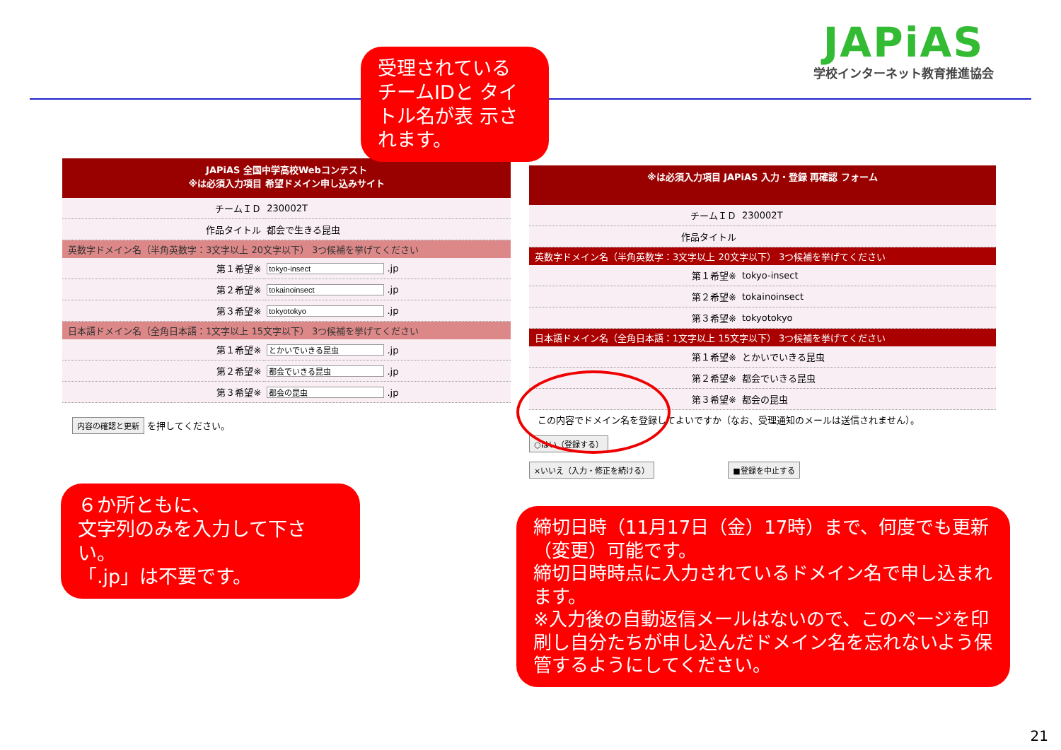JAPiAS
学校インターネット教育推進協会
JAPiAS 全国中学高校Webコンテスト
※は必須入力項目 希望ドメイン申し込みサイト
| チームＩＤ | 230002T |
| 作品タイトル | 都会で生きる昆虫 |
英数字ドメイン名（半角英数字：3文字以上 20文字以下） 3つ候補を挙げてください
| 第１希望※ | .jp |
| 第２希望※ | .jp |
| 第３希望※ | .jp |
日本語ドメイン名（全角日本語：1文字以上 15文字以下） 3つ候補を挙げてください
| 第１希望※ | .jp |
| 第２希望※ | .jp |
| 第３希望※ | .jp |
内容の確認と更新 を押してください。
※は必須入力項目 JAPiAS 入力・登録 再確認 フォーム
| チームＩＤ | 230002T |
| 作品タイトル | |
英数字ドメイン名（半角英数字：3文字以上 20文字以下） 3つ候補を挙げてください
| 第１希望※ | tokyo-insect |
| 第２希望※ | tokainoinsect |
| 第３希望※ | tokyotokyo |
日本語ドメイン名（全角日本語：1文字以上 15文字以下） 3つ候補を挙げてください
| 第１希望※ | とかいでいきる昆虫 |
| 第２希望※ | 都会でいきる昆虫 |
| 第３希望※ | 都会の昆虫 |
この内容でドメイン名を登録してよいですか（なお、受理通知のメールは送信されません）。
○はい（登録する）
×いいえ（入力・修正を続ける） ■登録を中止する
受理されている チームIDと タイトル名が表 示されます。
６か所ともに、
文字列のみを入力して下さい。
「.jp」は不要です。
締切日時（11月17日（金）17時）まで、何度でも更新（変更）可能です。
締切日時時点に入力されているドメイン名で申し込まれます。
※入力後の自動返信メールはないので、このページを印刷し自分たちが申し込んだドメイン名を忘れないよう保管するようにしてください。
21